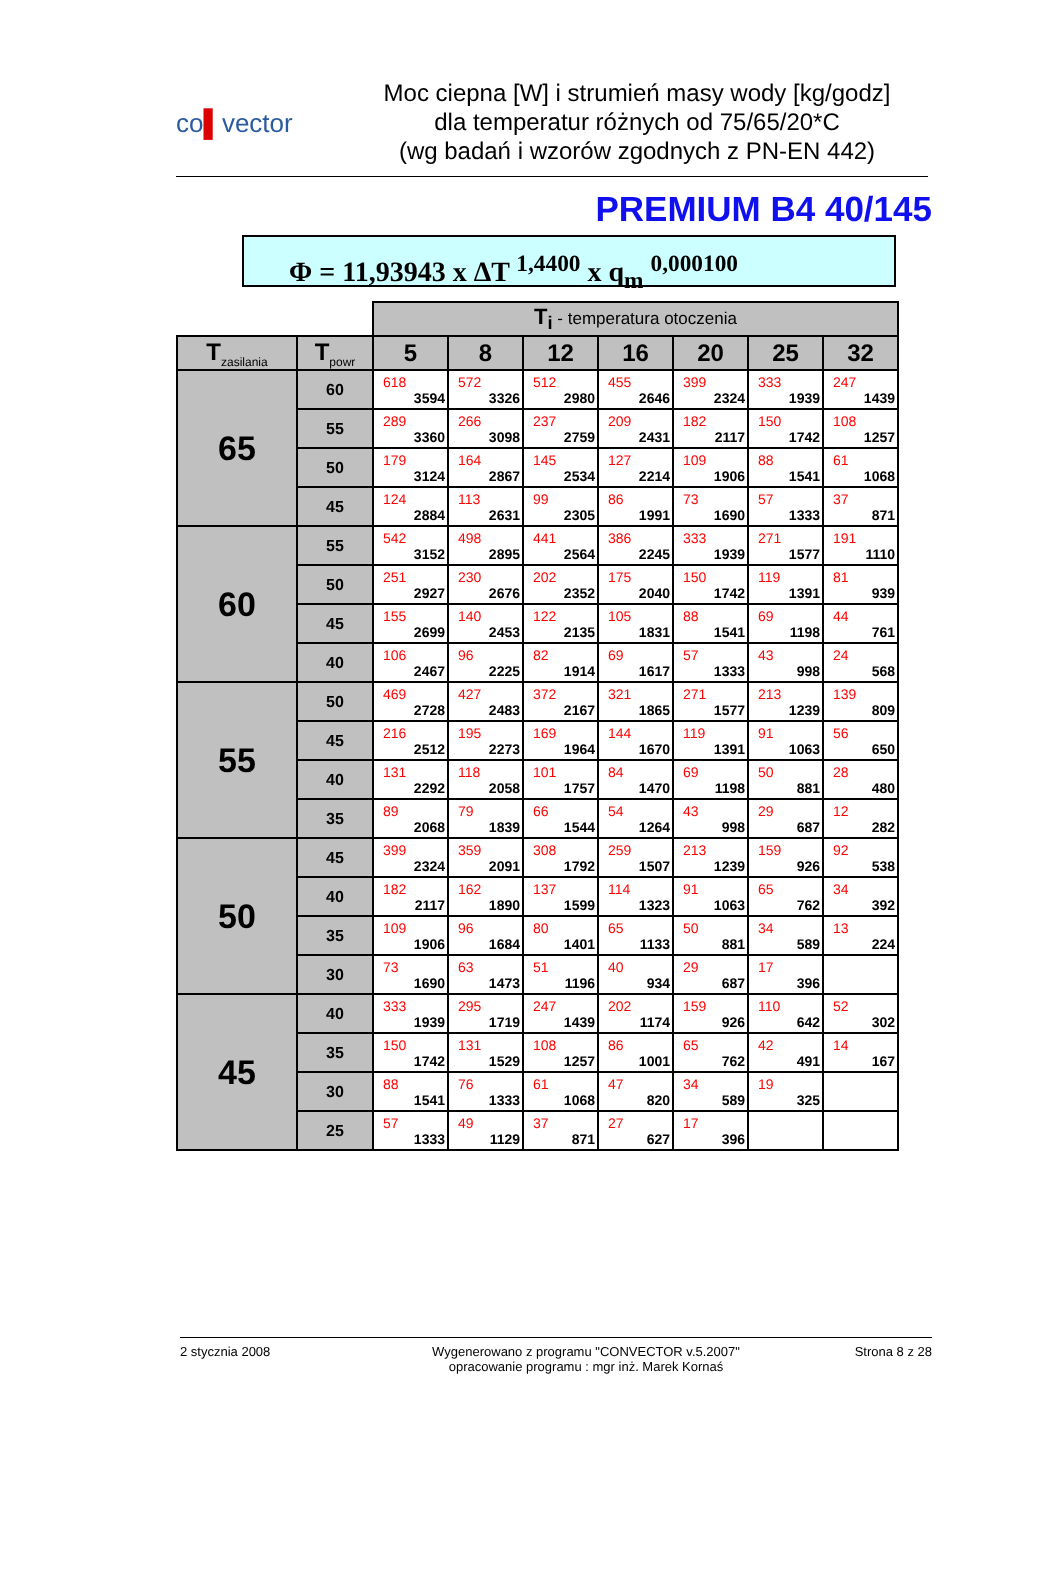co▌vector
Moc ciepna [W] i strumień masy wody [kg/godz]
dla temperatur różnych od 75/65/20*C
(wg badań i wzorów zgodnych z PN-EN 442)
PREMIUM B4 40/145
Φ = 11,93943 x ΔT <sup>1,4400</sup> x q<sub>m</sub> <sup>0,000100</sup>
| | | T<sub>i</sub> - temperatura otoczenia | | | | | | |
| T<sub>zasilania</sub> | T<sub>powr</sub> | 5 | 8 | 12 | 16 | 20 | 25 | 32 |
| 65 | 60 | 618 3594 | 572 3326 | 512 2980 | 455 2646 | 399 2324 | 333 1939 | 247 1439 |
| | 55 | 289 3360 | 266 3098 | 237 2759 | 209 2431 | 182 2117 | 150 1742 | 108 1257 |
| | 50 | 179 3124 | 164 2867 | 145 2534 | 127 2214 | 109 1906 | 88 1541 | 61 1068 |
| | 45 | 124 2884 | 113 2631 | 99 2305 | 86 1991 | 73 1690 | 57 1333 | 37 871 |
| 60 | 55 | 542 3152 | 498 2895 | 441 2564 | 386 2245 | 333 1939 | 271 1577 | 191 1110 |
| | 50 | 251 2927 | 230 2676 | 202 2352 | 175 2040 | 150 1742 | 119 1391 | 81 939 |
| | 45 | 155 2699 | 140 2453 | 122 2135 | 105 1831 | 88 1541 | 69 1198 | 44 761 |
| | 40 | 106 2467 | 96 2225 | 82 1914 | 69 1617 | 57 1333 | 43 998 | 24 568 |
| 55 | 50 | 469 2728 | 427 2483 | 372 2167 | 321 1865 | 271 1577 | 213 1239 | 139 809 |
| | 45 | 216 2512 | 195 2273 | 169 1964 | 144 1670 | 119 1391 | 91 1063 | 56 650 |
| | 40 | 131 2292 | 118 2058 | 101 1757 | 84 1470 | 69 1198 | 50 881 | 28 480 |
| | 35 | 89 2068 | 79 1839 | 66 1544 | 54 1264 | 43 998 | 29 687 | 12 282 |
| 50 | 45 | 399 2324 | 359 2091 | 308 1792 | 259 1507 | 213 1239 | 159 926 | 92 538 |
| | 40 | 182 2117 | 162 1890 | 137 1599 | 114 1323 | 91 1063 | 65 762 | 34 392 |
| | 35 | 109 1906 | 96 1684 | 80 1401 | 65 1133 | 50 881 | 34 589 | 13 224 |
| | 30 | 73 1690 | 63 1473 | 51 1196 | 40 934 | 29 687 | 17 396 | |
| 45 | 40 | 333 1939 | 295 1719 | 247 1439 | 202 1174 | 159 926 | 110 642 | 52 302 |
| | 35 | 150 1742 | 131 1529 | 108 1257 | 86 1001 | 65 762 | 42 491 | 14 167 |
| | 30 | 88 1541 | 76 1333 | 61 1068 | 47 820 | 34 589 | 19 325 | |
| | 25 | 57 1333 | 49 1129 | 37 871 | 27 627 | 17 396 | | |
2 stycznia 2008 Wygenerowano z programu "CONVECTOR v.5.2007"
opracowanie programu : mgr inż. Marek Kornaś
Strona 8 z 28